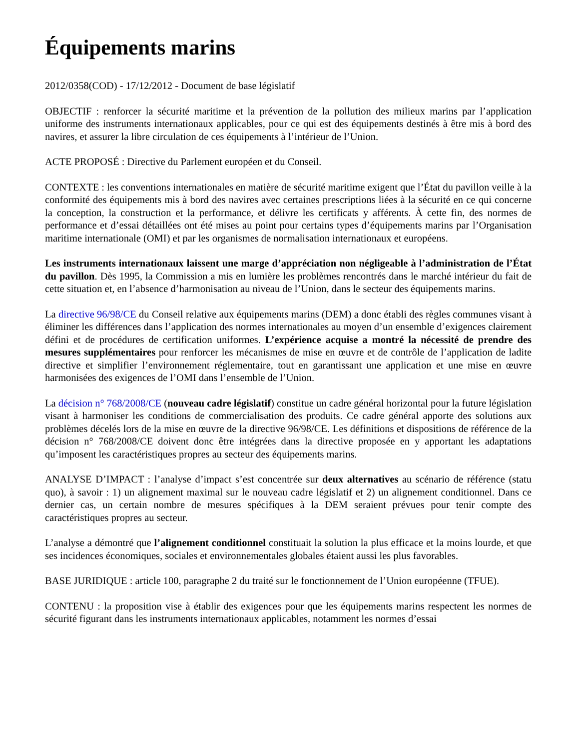Équipements marins
2012/0358(COD) - 17/12/2012 - Document de base législatif
OBJECTIF : renforcer la sécurité maritime et la prévention de la pollution des milieux marins par l’application uniforme des instruments internationaux applicables, pour ce qui est des équipements destinés à être mis à bord des navires, et assurer la libre circulation de ces équipements à l’intérieur de l’Union.
ACTE PROPOSÉ : Directive du Parlement européen et du Conseil.
CONTEXTE : les conventions internationales en matière de sécurité maritime exigent que l’État du pavillon veille à la conformité des équipements mis à bord des navires avec certaines prescriptions liées à la sécurité en ce qui concerne la conception, la construction et la performance, et délivre les certificats y afférents. À cette fin, des normes de performance et d’essai détaillées ont été mises au point pour certains types d’équipements marins par l’Organisation maritime internationale (OMI) et par les organismes de normalisation internationaux et européens.
Les instruments internationaux laissent une marge d’appréciation non négligeable à l’administration de l’État du pavillon. Dès 1995, la Commission a mis en lumière les problèmes rencontrés dans le marché intérieur du fait de cette situation et, en l’absence d’harmonisation au niveau de l’Union, dans le secteur des équipements marins.
La directive 96/98/CE du Conseil relative aux équipements marins (DEM) a donc établi des règles communes visant à éliminer les différences dans l’application des normes internationales au moyen d’un ensemble d’exigences clairement défini et de procédures de certification uniformes. L’expérience acquise a montré la nécessité de prendre des mesures supplémentaires pour renforcer les mécanismes de mise en œuvre et de contrôle de l’application de ladite directive et simplifier l’environnement réglementaire, tout en garantissant une application et une mise en œuvre harmonisées des exigences de l’OMI dans l’ensemble de l’Union.
La décision n° 768/2008/CE (nouveau cadre législatif) constitue un cadre général horizontal pour la future législation visant à harmoniser les conditions de commercialisation des produits. Ce cadre général apporte des solutions aux problèmes décelés lors de la mise en œuvre de la directive 96/98/CE. Les définitions et dispositions de référence de la décision n° 768/2008/CE doivent donc être intégrées dans la directive proposée en y apportant les adaptations qu’imposent les caractéristiques propres au secteur des équipements marins.
ANALYSE D’IMPACT : l’analyse d’impact s’est concentrée sur deux alternatives au scénario de référence (statu quo), à savoir : 1) un alignement maximal sur le nouveau cadre législatif et 2) un alignement conditionnel. Dans ce dernier cas, un certain nombre de mesures spécifiques à la DEM seraient prévues pour tenir compte des caractéristiques propres au secteur.
L’analyse a démontré que l’alignement conditionnel constituait la solution la plus efficace et la moins lourde, et que ses incidences économiques, sociales et environnementales globales étaient aussi les plus favorables.
BASE JURIDIQUE : article 100, paragraphe 2 du traité sur le fonctionnement de l’Union européenne (TFUE).
CONTENU : la proposition vise à établir des exigences pour que les équipements marins respectent les normes de sécurité figurant dans les instruments internationaux applicables, notamment les normes d’essai